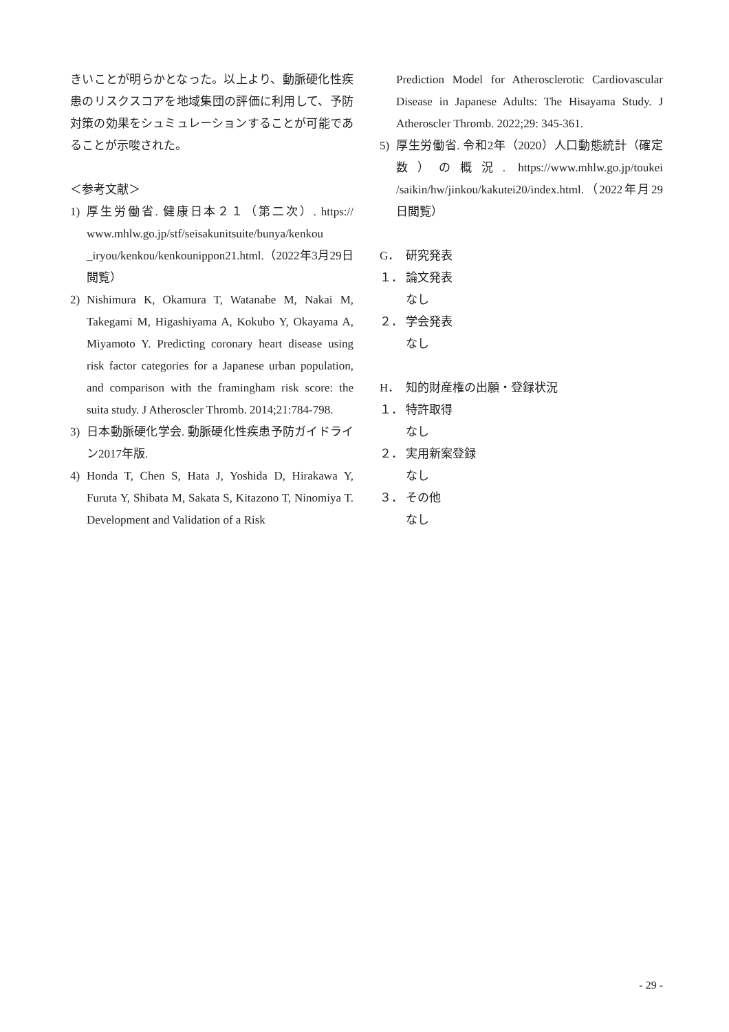きいことが明らかとなった。以上より、動脈硬化性疾患のリスクスコアを地域集団の評価に利用して、予防対策の効果をシュミュレーションすることが可能であることが示唆された。
＜参考文献＞
1) 厚生労働省. 健康日本２１（第二次）. https:// www.mhlw.go.jp/stf/seisakunitsuite/bunya/kenkou _iryou/kenkou/kenkounippon21.html.（2022年3月29日閲覧）
2) Nishimura K, Okamura T, Watanabe M, Nakai M, Takegami M, Higashiyama A, Kokubo Y, Okayama A, Miyamoto Y. Predicting coronary heart disease using risk factor categories for a Japanese urban population, and comparison with the framingham risk score: the suita study. J Atheroscler Thromb. 2014;21:784-798.
3) 日本動脈硬化学会. 動脈硬化性疾患予防ガイドライン2017年版.
4) Honda T, Chen S, Hata J, Yoshida D, Hirakawa Y, Furuta Y, Shibata M, Sakata S, Kitazono T, Ninomiya T. Development and Validation of a Risk
Prediction Model for Atherosclerotic Cardiovascular Disease in Japanese Adults: The Hisayama Study. J Atheroscler Thromb. 2022;29: 345-361.
5) 厚生労働省. 令和2年（2020）人口動態統計（確定数）の概況. https://www.mhlw.go.jp/toukei /saikin/hw/jinkou/kakutei20/index.html.（2022年月29日閲覧）
G． 研究発表
１． 論文発表
なし
２． 学会発表
なし
H． 知的財産権の出願・登録状況
１． 特許取得
なし
２． 実用新案登録
なし
３． その他
なし
- 29 -